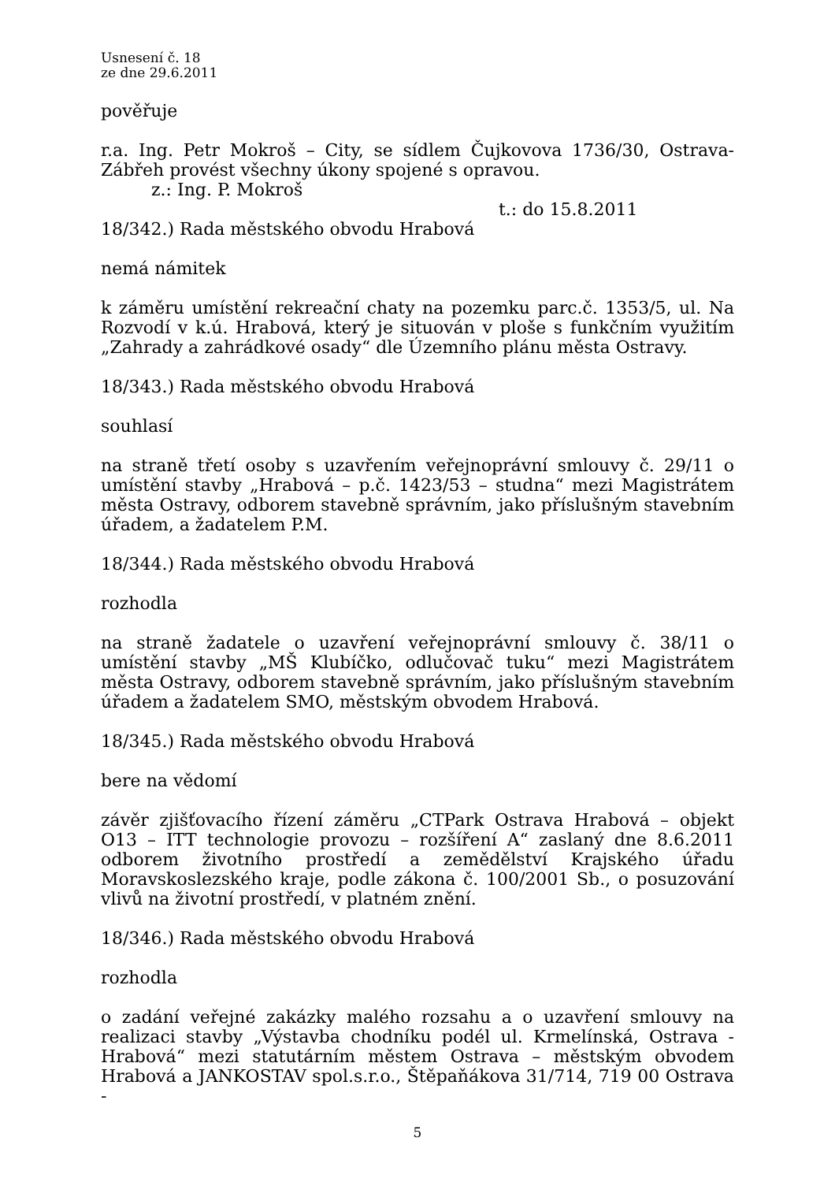Usnesení č. 18
ze dne 29.6.2011
pověřuje
r.a. Ing. Petr Mokroš – City, se sídlem Čujkovova 1736/30, Ostrava-Zábřeh provést všechny úkony spojené s opravou.
z.: Ing. P. Mokroš
t.: do 15.8.2011
18/342.) Rada městského obvodu Hrabová
nemá námitek
k záměru umístění rekreační chaty na pozemku parc.č. 1353/5, ul. Na Rozvodí v k.ú. Hrabová, který je situován v ploše s funkčním využitím „Zahrady a zahrádkové osady“ dle Územního plánu města Ostravy.
18/343.) Rada městského obvodu Hrabová
souhlasí
na straně třetí osoby s uzavřením veřejnoprávní smlouvy č. 29/11 o umístění stavby „Hrabová – p.č. 1423/53 – studna“ mezi Magistrátem města Ostravy, odborem stavebně správním, jako příslušným stavebním úřadem, a žadatelem P.M.
18/344.) Rada městského obvodu Hrabová
rozhodla
na straně žadatele o uzavření veřejnoprávní smlouvy č. 38/11 o umístění stavby „MŠ Klubíčko, odlučovač tuku“ mezi Magistrátem města Ostravy, odborem stavebně správním, jako příslušným stavebním úřadem a žadatelem SMO, městským obvodem Hrabová.
18/345.) Rada městského obvodu Hrabová
bere na vědomí
závěr zjišťovacího řízení záměru „CTPark Ostrava Hrabová – objekt O13 – ITT technologie provozu – rozšíření A“ zaslaný dne 8.6.2011 odborem životního prostředí a zemědělství Krajského úřadu Moravskoslezského kraje, podle zákona č. 100/2001 Sb., o posuzování vlivů na životní prostředí, v platném znění.
18/346.) Rada městského obvodu Hrabová
rozhodla
o zadání veřejné zakázky malého rozsahu a o uzavření smlouvy na realizaci stavby „Výstavba chodníku podél ul. Krmelínská, Ostrava - Hrabová“ mezi statutárním městem Ostrava – městským obvodem Hrabová a JANKOSTAV spol.s.r.o., Štěpaňákova 31/714, 719 00 Ostrava -
5